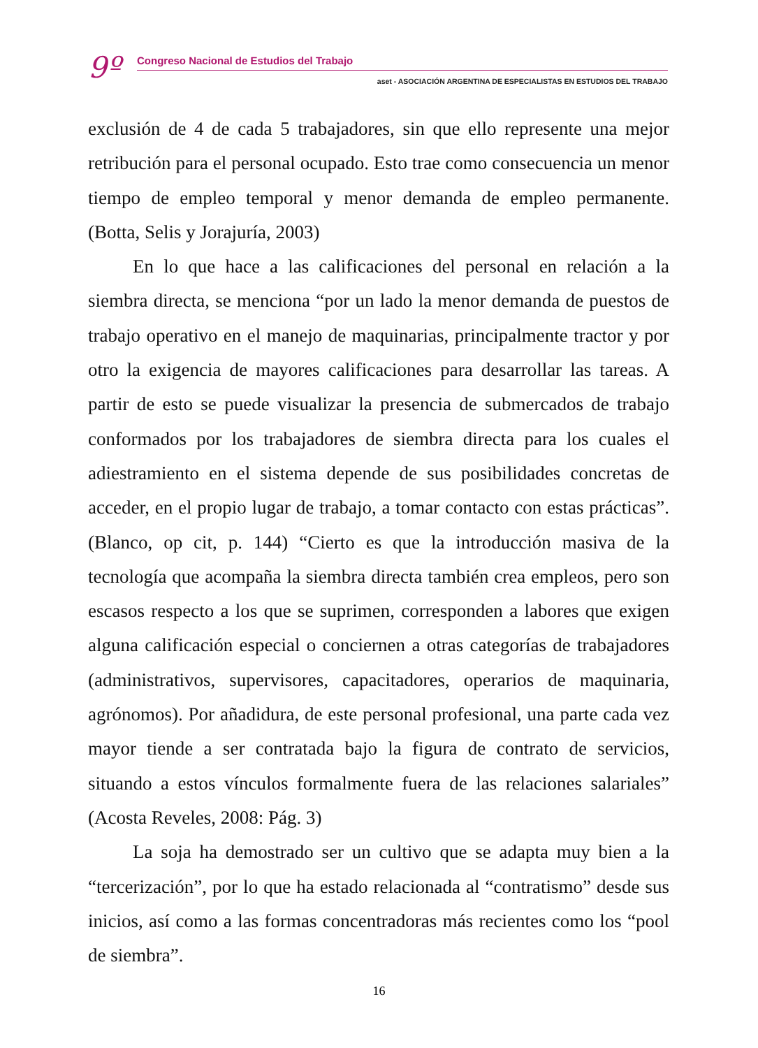9º
Congreso Nacional de Estudios del Trabajo
aset - ASOCIACIÓN ARGENTINA DE ESPECIALISTAS EN ESTUDIOS DEL TRABAJO
exclusión de 4 de cada 5 trabajadores, sin que ello represente una mejor retribución para el personal ocupado. Esto trae como consecuencia un menor tiempo de empleo temporal y menor demanda de empleo permanente. (Botta, Selis y Jorajuría, 2003)
En lo que hace a las calificaciones del personal en relación a la siembra directa, se menciona “por un lado la menor demanda de puestos de trabajo operativo en el manejo de maquinarias, principalmente tractor y por otro la exigencia de mayores calificaciones para desarrollar las tareas. A partir de esto se puede visualizar la presencia de submercados de trabajo conformados por los trabajadores de siembra directa para los cuales el adiestramiento en el sistema depende de sus posibilidades concretas de acceder, en el propio lugar de trabajo, a tomar contacto con estas prácticas”. (Blanco, op cit, p. 144) “Cierto es que la introducción masiva de la tecnología que acompaña la siembra directa también crea empleos, pero son escasos respecto a los que se suprimen, corresponden a labores que exigen alguna calificación especial o conciernen a otras categorías de trabajadores (administrativos, supervisores, capacitadores, operarios de maquinaria, agrónomos). Por añadidura, de este personal profesional, una parte cada vez mayor tiende a ser contratada bajo la figura de contrato de servicios, situando a estos vínculos formalmente fuera de las relaciones salariales” (Acosta Reveles, 2008: Pág. 3)
La soja ha demostrado ser un cultivo que se adapta muy bien a la “tercerización”, por lo que ha estado relacionada al “contratismo” desde sus inicios, así como a las formas concentradoras más recientes como los “pool de siembra”.
16